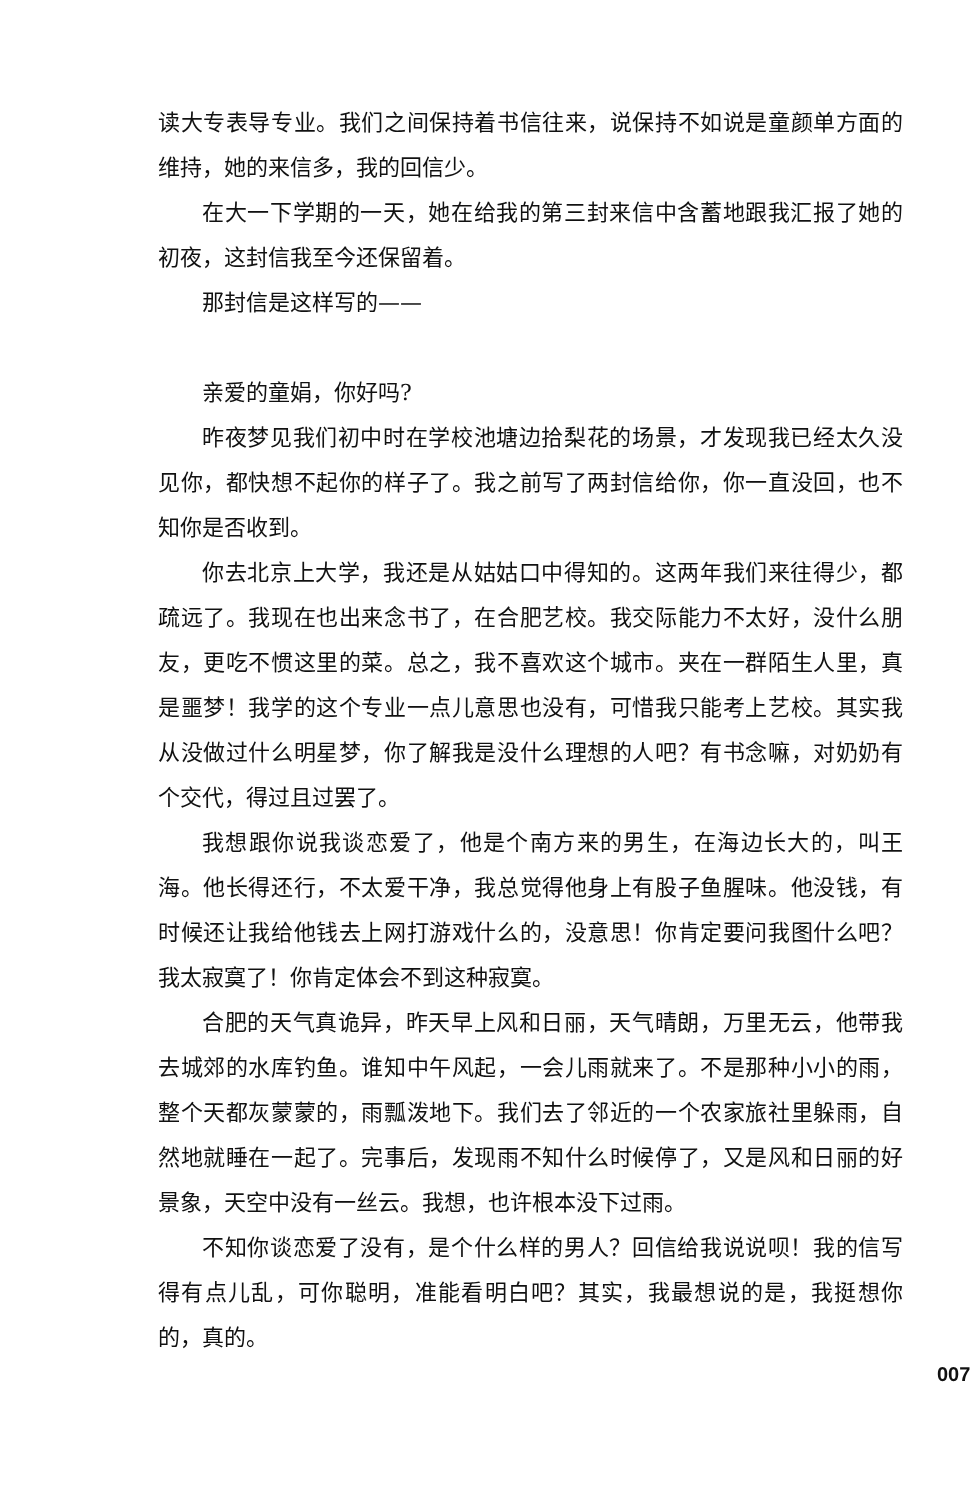读大专表导专业。我们之间保持着书信往来，说保持不如说是童颜单方面的维持，她的来信多，我的回信少。
在大一下学期的一天，她在给我的第三封来信中含蓄地跟我汇报了她的初夜，这封信我至今还保留着。
那封信是这样写的——
亲爱的童娟，你好吗?
昨夜梦见我们初中时在学校池塘边拾梨花的场景，才发现我已经太久没见你，都快想不起你的样子了。我之前写了两封信给你，你一直没回，也不知你是否收到。
你去北京上大学，我还是从姑姑口中得知的。这两年我们来往得少，都疏远了。我现在也出来念书了，在合肥艺校。我交际能力不太好，没什么朋友，更吃不惯这里的菜。总之，我不喜欢这个城市。夹在一群陌生人里，真是噩梦！我学的这个专业一点儿意思也没有，可惜我只能考上艺校。其实我从没做过什么明星梦，你了解我是没什么理想的人吧？有书念嘛，对奶奶有个交代，得过且过罢了。
我想跟你说我谈恋爱了，他是个南方来的男生，在海边长大的，叫王海。他长得还行，不太爱干净，我总觉得他身上有股子鱼腥味。他没钱，有时候还让我给他钱去上网打游戏什么的，没意思！你肯定要问我图什么吧？我太寂寞了！你肯定体会不到这种寂寞。
合肥的天气真诡异，昨天早上风和日丽，天气晴朗，万里无云，他带我去城郊的水库钓鱼。谁知中午风起，一会儿雨就来了。不是那种小小的雨，整个天都灰蒙蒙的，雨瓢泼地下。我们去了邻近的一个农家旅社里躲雨，自然地就睡在一起了。完事后，发现雨不知什么时候停了，又是风和日丽的好景象，天空中没有一丝云。我想，也许根本没下过雨。
不知你谈恋爱了没有，是个什么样的男人？回信给我说说呗！我的信写得有点儿乱，可你聪明，准能看明白吧？其实，我最想说的是，我挺想你的，真的。
007